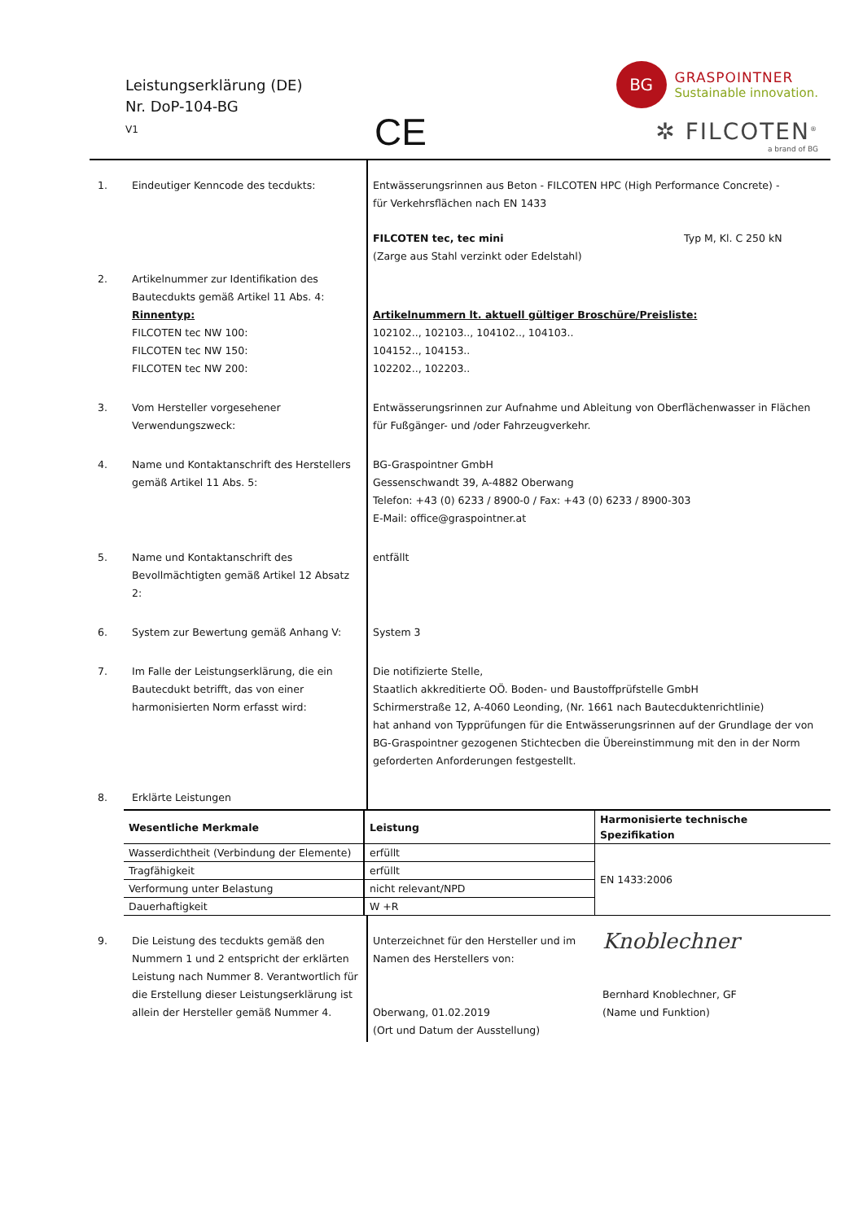Leistungserklärung (DE)
Nr. DoP-104-BG
V1
CE
BG
GRASPOINTNER
Sustainable innovation.
✲ FILCOTEN<sup>®</sup>
a brand of BG
| 1. | Eindeutiger Kenncode des tecdukts: | Entwässerungsrinnen aus Beton - FILCOTEN HPC (High Performance Concrete) - für Verkehrsflächen nach EN 1433 | |
| | | FILCOTEN tec, tec mini (Zarge aus Stahl verzinkt oder Edelstahl) | Typ M, Kl. C 250 kN |
| 2. | Artikelnummer zur Identifikation des Bautecdukts gemäß Artikel 11 Abs. 4: Rinnentyp: FILCOTEN tec NW 100: FILCOTEN tec NW 150: FILCOTEN tec NW 200: | Artikelnummern lt. aktuell gültiger Broschüre/Preisliste: 102102.., 102103.., 104102.., 104103.. 104152.., 104153.. 102202.., 102203.. | |
| 3. | Vom Hersteller vorgesehener Verwendungszweck: | Entwässerungsrinnen zur Aufnahme und Ableitung von Oberflächenwasser in Flächen für Fußgänger- und /oder Fahrzeugverkehr. | |
| 4. | Name und Kontaktanschrift des Herstellers gemäß Artikel 11 Abs. 5: | BG-Graspointner GmbH Gessenschwandt 39, A-4882 Oberwang Telefon: +43 (0) 6233 / 8900-0 / Fax: +43 (0) 6233 / 8900-303 E-Mail: office@graspointner.at | |
| 5. | Name und Kontaktanschrift des Bevollmächtigten gemäß Artikel 12 Absatz 2: | entfällt | |
| 6. | System zur Bewertung gemäß Anhang V: | System 3 | |
| 7. | Im Falle der Leistungserklärung, die ein Bautecdukt betrifft, das von einer harmonisierten Norm erfasst wird: | Die notifizierte Stelle, Staatlich akkreditierte OÖ. Boden- und Baustoffprüfstelle GmbH Schirmerstraße 12, A-4060 Leonding, (Nr. 1661 nach Bautecduktenrichtlinie) hat anhand von Typprüfungen für die Entwässerungsrinnen auf der Grundlage der von BG-Graspointner gezogenen Stichtecben die Übereinstimmung mit den in der Norm geforderten Anforderungen festgestellt. | |
| 8. | Erklärte Leistungen | | |
| | Wesentliche Merkmale | Leistung | Harmonisierte technische Spezifikation |
| | Wasserdichtheit (Verbindung der Elemente) | erfüllt | EN 1433:2006 |
| | Tragfähigkeit | erfüllt | |
| | Verformung unter Belastung | nicht relevant/NPD | |
| | Dauerhaftigkeit | W +R | |
| 9. | Die Leistung des tecdukts gemäß den Nummern 1 und 2 entspricht der erklärten Leistung nach Nummer 8. Verantwortlich für die Erstellung dieser Leistungserklärung ist allein der Hersteller gemäß Nummer 4. | Unterzeichnet für den Hersteller und im Namen des Herstellers von: Oberwang, 01.02.2019 (Ort und Datum der Ausstellung) | Knoblechner Bernhard Knoblechner, GF (Name und Funktion) |